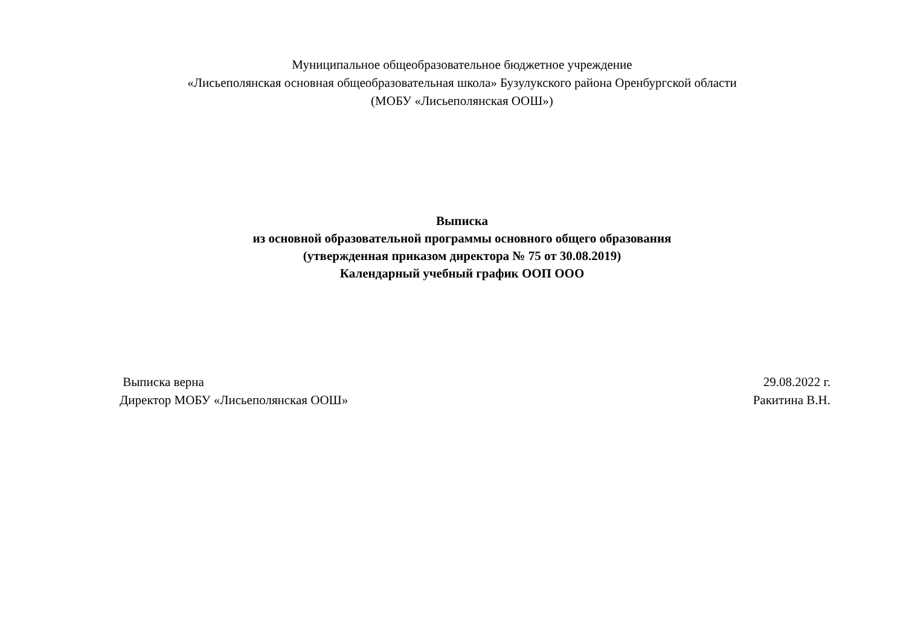Муниципальное общеобразовательное бюджетное учреждение
«Лисьеполянская основная общеобразовательная школа» Бузулукского района Оренбургской области
(МОБУ «Лисьеполянская ООШ»)
Выписка
из основной образовательной программы основного общего образования
(утвержденная приказом директора № 75 от 30.08.2019)
Календарный учебный график ООП ООО
Выписка верна
Директор МОБУ «Лисьеполянская ООШ»
29.08.2022 г.
Ракитина В.Н.